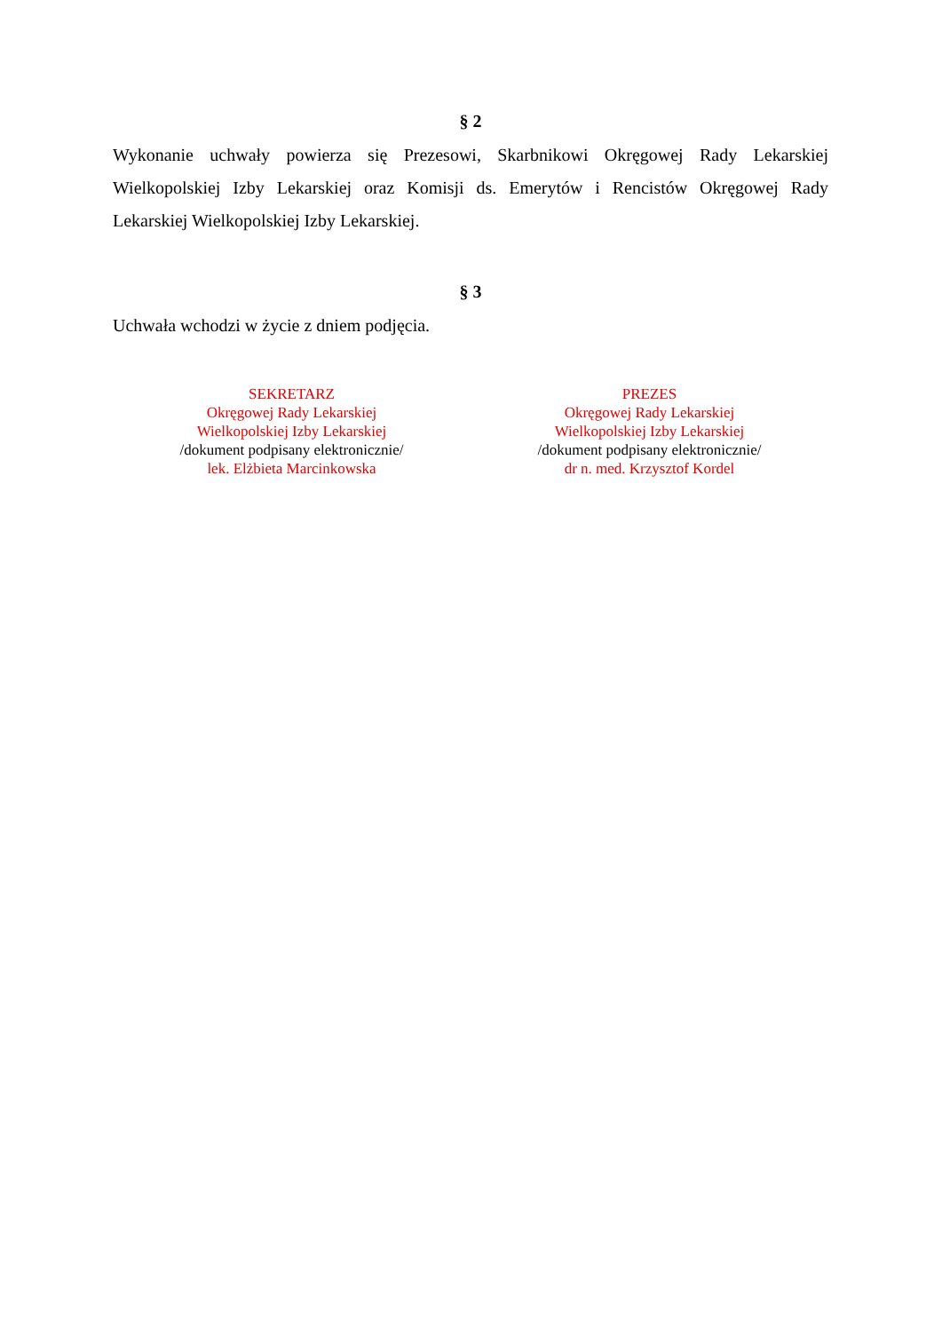§ 2
Wykonanie uchwały powierza się Prezesowi, Skarbnikowi Okręgowej Rady Lekarskiej Wielkopolskiej Izby Lekarskiej oraz Komisji ds. Emerytów i Rencistów Okręgowej Rady Lekarskiej Wielkopolskiej Izby Lekarskiej.
§ 3
Uchwała wchodzi w życie z dniem podjęcia.
SEKRETARZ
Okręgowej Rady Lekarskiej
Wielkopolskiej Izby Lekarskiej
/dokument podpisany elektronicznie/
lek. Elżbieta Marcinkowska
PREZES
Okręgowej Rady Lekarskiej
Wielkopolskiej Izby Lekarskiej
/dokument podpisany elektronicznie/
dr n. med. Krzysztof Kordel